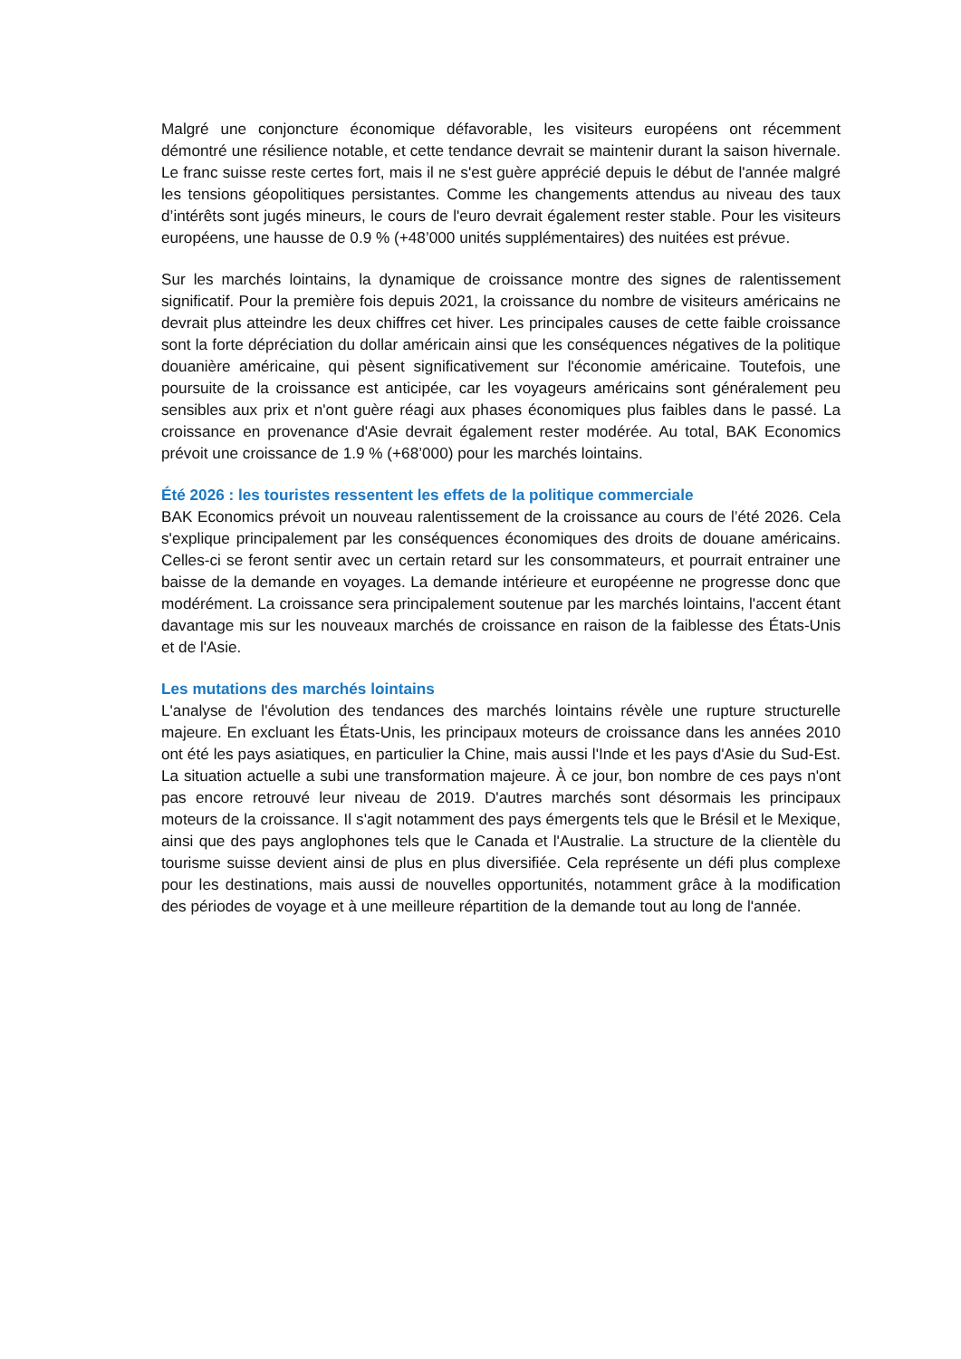Malgré une conjoncture économique défavorable, les visiteurs européens ont récemment démontré une résilience notable, et cette tendance devrait se maintenir durant la saison hivernale. Le franc suisse reste certes fort, mais il ne s'est guère apprécié depuis le début de l'année malgré les tensions géopolitiques persistantes. Comme les changements attendus au niveau des taux d’intérêts sont jugés mineurs, le cours de l'euro devrait également rester stable. Pour les visiteurs européens, une hausse de 0.9 % (+48’000 unités supplémentaires) des nuitées est prévue.
Sur les marchés lointains, la dynamique de croissance montre des signes de ralentissement significatif. Pour la première fois depuis 2021, la croissance du nombre de visiteurs américains ne devrait plus atteindre les deux chiffres cet hiver. Les principales causes de cette faible croissance sont la forte dépréciation du dollar américain ainsi que les conséquences négatives de la politique douanière américaine, qui pèsent significativement sur l'économie américaine. Toutefois, une poursuite de la croissance est anticipée, car les voyageurs américains sont généralement peu sensibles aux prix et n'ont guère réagi aux phases économiques plus faibles dans le passé. La croissance en provenance d'Asie devrait également rester modérée. Au total, BAK Economics prévoit une croissance de 1.9 % (+68’000) pour les marchés lointains.
Été 2026 : les touristes ressentent les effets de la politique commerciale
BAK Economics prévoit un nouveau ralentissement de la croissance au cours de l’été 2026. Cela s'explique principalement par les conséquences économiques des droits de douane américains. Celles-ci se feront sentir avec un certain retard sur les consommateurs, et pourrait entrainer une baisse de la demande en voyages. La demande intérieure et européenne ne progresse donc que modérément. La croissance sera principalement soutenue par les marchés lointains, l'accent étant davantage mis sur les nouveaux marchés de croissance en raison de la faiblesse des États-Unis et de l'Asie.
Les mutations des marchés lointains
L'analyse de l'évolution des tendances des marchés lointains révèle une rupture structurelle majeure. En excluant les États-Unis, les principaux moteurs de croissance dans les années 2010 ont été les pays asiatiques, en particulier la Chine, mais aussi l'Inde et les pays d'Asie du Sud-Est. La situation actuelle a subi une transformation majeure. À ce jour, bon nombre de ces pays n'ont pas encore retrouvé leur niveau de 2019. D'autres marchés sont désormais les principaux moteurs de la croissance. Il s'agit notamment des pays émergents tels que le Brésil et le Mexique, ainsi que des pays anglophones tels que le Canada et l'Australie. La structure de la clientèle du tourisme suisse devient ainsi de plus en plus diversifiée. Cela représente un défi plus complexe pour les destinations, mais aussi de nouvelles opportunités, notamment grâce à la modification des périodes de voyage et à une meilleure répartition de la demande tout au long de l'année.